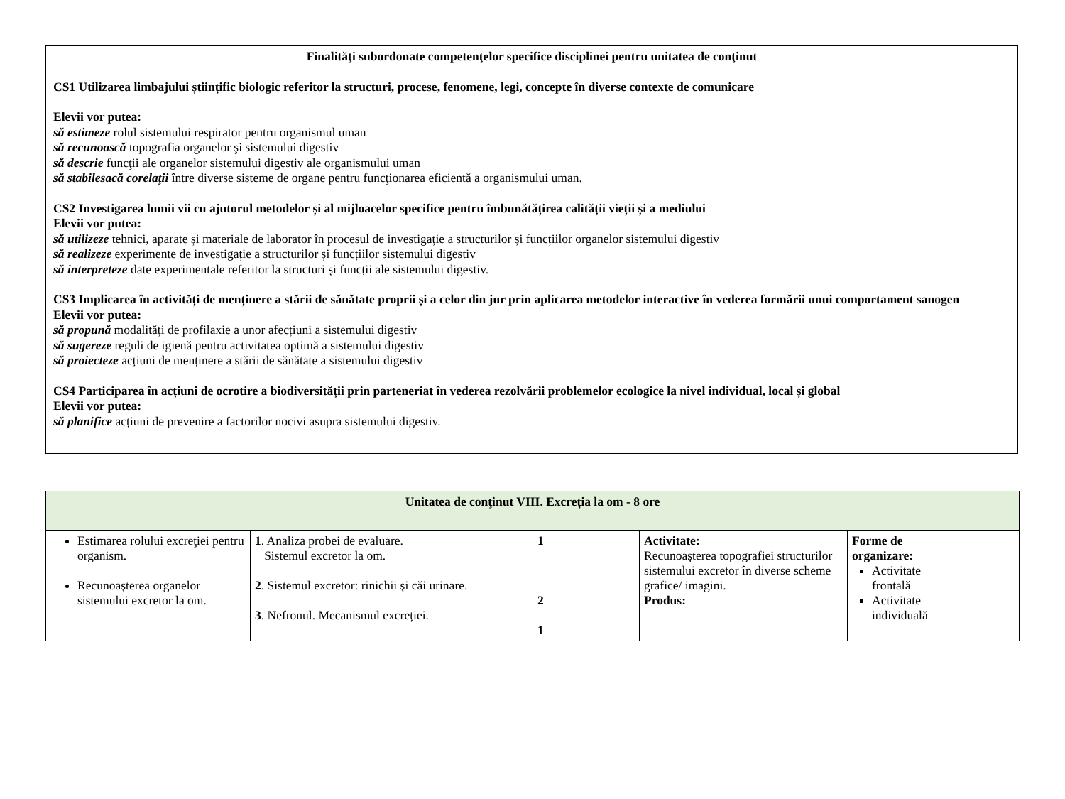Finalităţi subordonate competenţelor specifice disciplinei pentru unitatea de conţinut
CS1 Utilizarea limbajului științific biologic referitor la structuri, procese, fenomene, legi, concepte în diverse contexte de comunicare
Elevii vor putea:
să estimeze rolul sistemului respirator pentru organismul uman
să recunoască topografia organelor şi sistemului digestiv
să descrie funcţii ale organelor sistemului digestiv ale organismului uman
să stabilesacă corelaţii între diverse sisteme de organe pentru funcţionarea eficientă a organismului uman.
CS2 Investigarea lumii vii cu ajutorul metodelor și al mijloacelor specifice pentru îmbunătățirea calității vieții și a mediului
Elevii vor putea:
să utilizeze tehnici, aparate și materiale de laborator în procesul de investigație a structurilor și funcțiilor organelor sistemului digestiv
să realizeze experimente de investigație a structurilor și funcțiilor sistemului digestiv
să interpreteze date experimentale referitor la structuri și funcții ale sistemului digestiv.
CS3 Implicarea în activități de menținere a stării de sănătate proprii și a celor din jur prin aplicarea metodelor interactive în vederea formării unui comportament sanogen
Elevii vor putea:
să propună modalități de profilaxie a unor afecțiuni a sistemului digestiv
să sugereze reguli de igienă pentru activitatea optimă a sistemului digestiv
să proiecteze acțiuni de menținere a stării de sănătate a sistemului digestiv
CS4 Participarea în acțiuni de ocrotire a biodiversității prin parteneriat în vederea rezolvării problemelor ecologice la nivel individual, local și global
Elevii vor putea:
să planifice acțiuni de prevenire a factorilor nocivi asupra sistemului digestiv.
| Unitatea de conţinut VIII. Excreția la om - 8 ore | | | | | | |
| Estimarea rolului excreţiei pentru organism. Recunoaşterea organelor sistemului excretor la om. | 1 . Analiza probei de evaluare. Sistemul excretor la om. 2 . Sistemul excretor: rinichii şi căi urinare. 3 . Nefronul. Mecanismul excreției. | 1 2 1 | | Activitate: Recunoaşterea topografiei structurilor sistemului excretor în diverse scheme grafice/ imagini. Produs: | Forme de organizare: Activitate frontală Activitate individuală | |